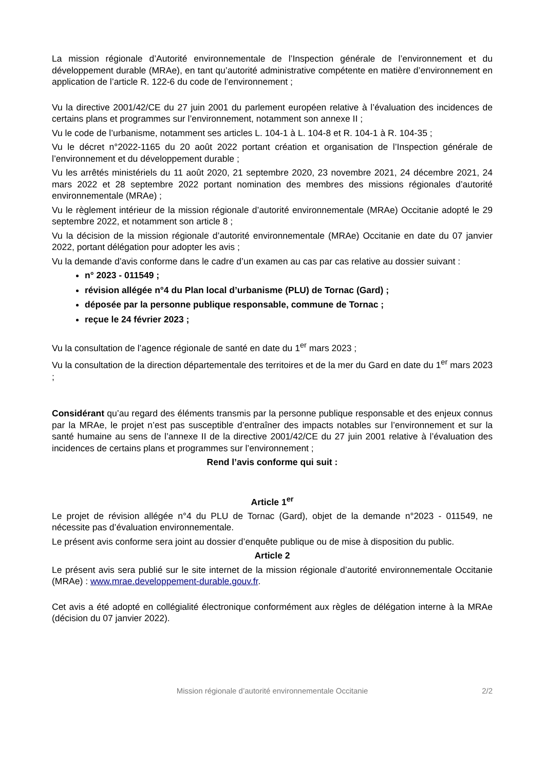La mission régionale d’Autorité environnementale de l’Inspection générale de l’environnement et du développement durable (MRAe), en tant qu’autorité administrative compétente en matière d’environnement en application de l’article R. 122-6 du code de l’environnement ;
Vu la directive 2001/42/CE du 27 juin 2001 du parlement européen relative à l’évaluation des incidences de certains plans et programmes sur l’environnement, notamment son annexe II ;
Vu le code de l’urbanisme, notamment ses articles L. 104-1 à L. 104-8 et R. 104-1 à R. 104-35 ;
Vu le décret n°2022-1165 du 20 août 2022 portant création et organisation de l’Inspection générale de l’environnement et du développement durable ;
Vu les arrêtés ministériels du 11 août 2020, 21 septembre 2020, 23 novembre 2021, 24 décembre 2021, 24 mars 2022 et 28 septembre 2022 portant nomination des membres des missions régionales d’autorité environnementale (MRAe) ;
Vu le règlement intérieur de la mission régionale d’autorité environnementale (MRAe) Occitanie adopté le 29 septembre 2022, et notamment son article 8 ;
Vu la décision de la mission régionale d’autorité environnementale (MRAe) Occitanie en date du 07 janvier 2022, portant délégation pour adopter les avis ;
Vu la demande d’avis conforme dans le cadre d’un examen au cas par cas relative au dossier suivant :
n° 2023 - 011549 ;
révision allégée n°4 du Plan local d’urbanisme (PLU) de Tornac (Gard) ;
déposée par la personne publique responsable, commune de Tornac ;
reçue le 24 février 2023 ;
Vu la consultation de l’agence régionale de santé en date du 1<sup>er</sup> mars 2023 ;
Vu la consultation de la direction départementale des territoires et de la mer du Gard en date du 1<sup>er</sup> mars 2023 ;
Considérant qu’au regard des éléments transmis par la personne publique responsable et des enjeux connus par la MRAe, le projet n’est pas susceptible d’entraîner des impacts notables sur l’environnement et sur la santé humaine au sens de l’annexe II de la directive 2001/42/CE du 27 juin 2001 relative à l’évaluation des incidences de certains plans et programmes sur l’environnement ;
Rend l’avis conforme qui suit :
Article 1<sup>er</sup>
Le projet de révision allégée n°4 du PLU de Tornac (Gard), objet de la demande n°2023 - 011549, ne nécessite pas d’évaluation environnementale.
Le présent avis conforme sera joint au dossier d’enquête publique ou de mise à disposition du public.
Article 2
Le présent avis sera publié sur le site internet de la mission régionale d’autorité environnementale Occitanie (MRAe) : www.mrae.developpement-durable.gouv.fr.
Cet avis a été adopté en collégialité électronique conformément aux règles de délégation interne à la MRAe (décision du 07 janvier 2022).
Mission régionale d’autorité environnementale Occitanie
2/2